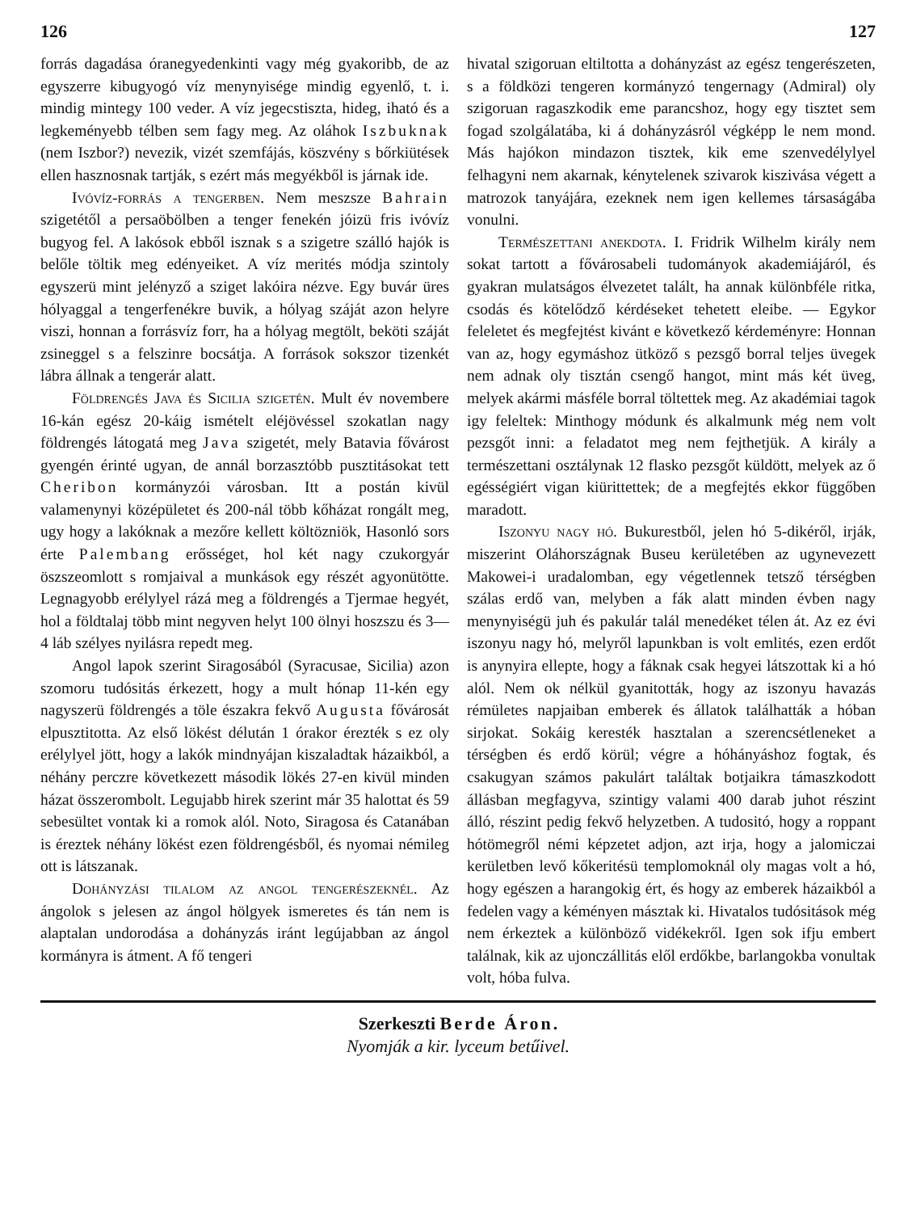126 127
forrás dagadása óranegyedenkinti vagy még gyakoribb, de az egyszerre kibugyogó víz menynyisége mindig egyenlő, t. i. mindig mintegy 100 veder. A víz jegecstiszta, hideg, iható és a legkeményebb télben sem fagy meg. Az oláhok Iszbuknak (nem Iszbor?) nevezik, vizét szemfájás, köszvény s bőrkiütések ellen hasznosnak tartják, s ezért más megyékből is járnak ide.
Ivóvíz-forrás a tengerben. Nem meszsze Bahrain szigetétől a persaöbölben a tenger fenekén jóizü fris ivóvíz bugyog fel. A lakósok ebből isznak s a szigetre szálló hajók is belőle töltik meg edényeiket. A víz merités módja szintoly egyszerü mint jelényző a sziget lakóira nézve. Egy buvár üres hólyaggal a tengerfenékre buvik, a hólyag száját azon helyre viszi, honnan a forrásvíz forr, ha a hólyag megtölt, beköti száját zsineggel s a felszinre bocsátja. A források sokszor tizenkét lábra állnak a tengerár alatt.
Földrengés Java és Sicilia szigetén. Mult év novembere 16-kán egész 20-káig ismételt eléjövéssel szokatlan nagy földrengés látogatá meg Java szigetét, mely Batavia fővárost gyengén érinté ugyan, de annál borzasztóbb pusztitásokat tett Cheribon kormányzói városban. Itt a postán kivül valamenynyi középületet és 200-nál több kőházat rongált meg, ugy hogy a lakóknak a mezőre kellett költözniök, Hasonló sors érte Palembang erősséget, hol két nagy czukorgyár öszszeomlott s romjaival a munkások egy részét agyonütötte. Legnagyobb erélylyel rázá meg a földrengés a Tjermae hegyét, hol a földtalaj több mint negyven helyt 100 ölnyi hoszszu és 3—4 láb szélyes nyilásra repedt meg.
Angol lapok szerint Siragosából (Syracusae, Sicilia) azon szomoru tudósitás érkezett, hogy a mult hónap 11-kén egy nagyszerü földrengés a töle északra fekvő Augusta fővárosát elpusztitotta. Az első lökést délután 1 órakor érezték s ez oly erélylyel jött, hogy a lakók mindnyájan kiszaladtak házaikból, a néhány perczre következett második lökés 27-en kivül minden házat összerombolt. Legujabb hirek szerint már 35 halottat és 59 sebesültet vontak ki a romok alól. Noto, Siragosa és Catanában is éreztek néhány lökést ezen földrengésből, és nyomai némileg ott is látszanak.
Dohányzási tilalom az angol tengerészeknél. Az ángolok s jelesen az ángol hölgyek ismeretes és tán nem is alaptalan undorodása a dohányzás iránt legújabban az ángol kormányra is átment. A fő tengeri
hivatal szigoruan eltiltotta a dohányzást az egész tengerészeten, s a földközi tengeren kormányzó tengernagy (Admiral) oly szigoruan ragaszkodik eme parancshoz, hogy egy tisztet sem fogad szolgálatába, ki á dohányzásról végképp le nem mond. Más hajókon mindazon tisztek, kik eme szenvedélylyel felhagyni nem akarnak, kénytelenek szivarok kiszivása végett a matrozok tanyájára, ezeknek nem igen kellemes társaságába vonulni.
Természettani anekdota. I. Fridrik Wilhelm király nem sokat tartott a fővárosabeli tudományok akademiájáról, és gyakran mulatságos élvezetet talált, ha annak különbféle ritka, csodás és kötelődző kérdéseket tehetett eleibe. — Egykor feleletet és megfejtést kivánt e következő kérdeményre: Honnan van az, hogy egymáshoz ütköző s pezsgő borral teljes üvegek nem adnak oly tisztán csengő hangot, mint más két üveg, melyek akármi másféle borral töltettek meg. Az akadémiai tagok igy feleltek: Minthogy módunk és alkalmunk még nem volt pezsgőt inni: a feladatot meg nem fejthetjük. A király a természettani osztálynak 12 flasko pezsgőt küldött, melyek az ő egésségiért vigan kiürittettek; de a megfejtés ekkor függőben maradott.
Iszonyu nagy hó. Bukurestből, jelen hó 5-dikéről, irják, miszerint Oláhországnak Buseu kerületében az ugynevezett Makowei-i uradalomban, egy végetlennek tetsző térségben szálas erdő van, melyben a fák alatt minden évben nagy menynyiségü juh és pakulár talál menedéket télen át. Az ez évi iszonyu nagy hó, melyről lapunkban is volt emlités, ezen erdőt is anynyira ellepte, hogy a fáknak csak hegyei látszottak ki a hó alól. Nem ok nélkül gyanitották, hogy az iszonyu havazás rémületes napjaiban emberek és állatok találhatták a hóban sirjokat. Sokáig keresték hasztalan a szerencsétleneket a térségben és erdő körül; végre a hóhányáshoz fogtak, és csakugyan számos pakulárt találtak botjaikra támaszkodott állásban megfagyva, szintigy valami 400 darab juhot részint álló, részint pedig fekvő helyzetben. A tudositó, hogy a roppant hótömegről némi képzetet adjon, azt irja, hogy a jalomiczai kerületben levő kőkeritésü templomoknál oly magas volt a hó, hogy egészen a harangokig ért, és hogy az emberek házaikból a fedelen vagy a kéményen másztak ki. Hivatalos tudósitások még nem érkeztek a különböző vidékekről. Igen sok ifju embert találnak, kik az ujonczállitás elől erdőkbe, barlangokba vonultak volt, hóba fulva.
Szerkeszti Berde Áron.
Nyomják a kir. lyceum betűivel.